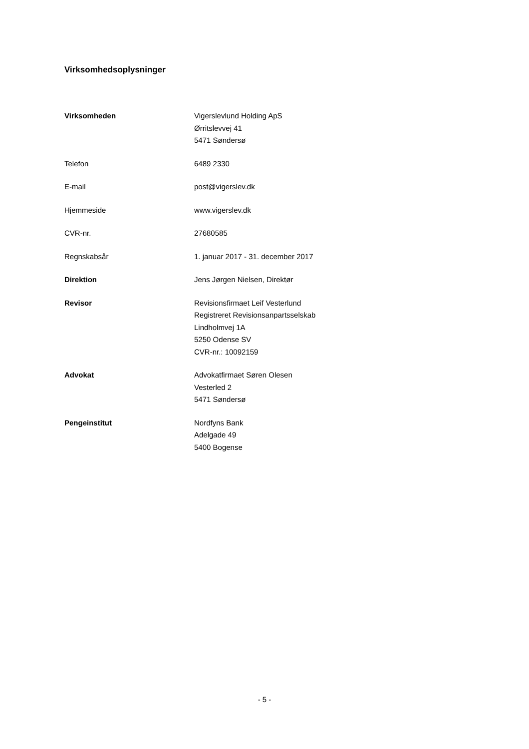Virksomhedsoplysninger
| Virksomheden | Vigerslevlund Holding ApS Ørritslevvej 41 5471 Søndersø |
| Telefon | 6489 2330 |
| E-mail | post@vigerslev.dk |
| Hjemmeside | www.vigerslev.dk |
| CVR-nr. | 27680585 |
| Regnskabsår | 1. januar 2017 - 31. december 2017 |
| Direktion | Jens Jørgen Nielsen, Direktør |
| Revisor | Revisionsfirmaet Leif Vesterlund Registreret Revisionsanpartsselskab Lindholmvej 1A 5250 Odense SV CVR-nr.: 10092159 |
| Advokat | Advokatfirmaet Søren Olesen Vesterled 2 5471 Søndersø |
| Pengeinstitut | Nordfyns Bank Adelgade 49 5400 Bogense |
- 5 -